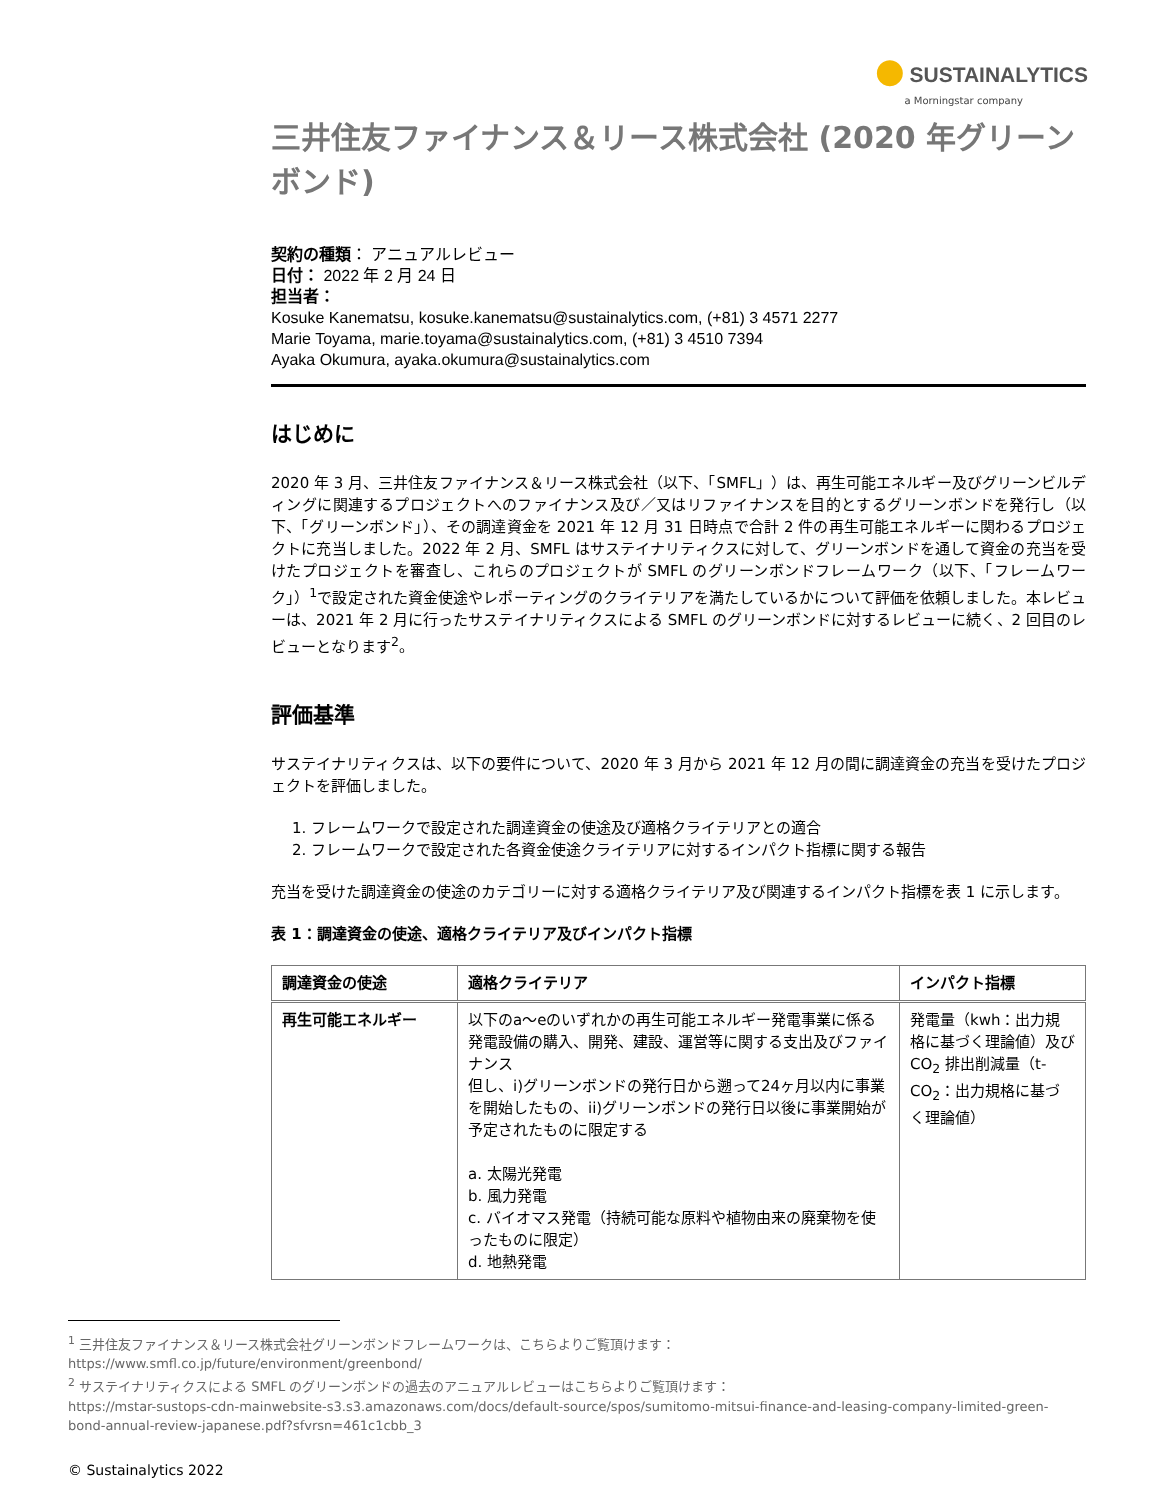● SUSTAINALYTICS
a Morningstar company
三井住友ファイナンス＆リース株式会社 (2020 年グリーンボンド)
契約の種類： アニュアルレビュー
日付： 2022 年 2 月 24 日
担当者：
Kosuke Kanematsu, kosuke.kanematsu@sustainalytics.com, (+81) 3 4571 2277
Marie Toyama, marie.toyama@sustainalytics.com, (+81) 3 4510 7394
Ayaka Okumura, ayaka.okumura@sustainalytics.com
はじめに
2020 年 3 月、三井住友ファイナンス＆リース株式会社（以下、「SMFL」）は、再生可能エネルギー及びグリーンビルディングに関連するプロジェクトへのファイナンス及び／又はリファイナンスを目的とするグリーンボンドを発行し（以下、「グリーンボンド」）、その調達資金を 2021 年 12 月 31 日時点で合計 2 件の再生可能エネルギーに関わるプロジェクトに充当しました。2022 年 2 月、SMFL はサステイナリティクスに対して、グリーンボンドを通して資金の充当を受けたプロジェクトを審査し、これらのプロジェクトが SMFL のグリーンボンドフレームワーク（以下、「フレームワーク」）<sup>1</sup>で設定された資金使途やレポーティングのクライテリアを満たしているかについて評価を依頼しました。本レビューは、2021 年 2 月に行ったサステイナリティクスによる SMFL のグリーンボンドに対するレビューに続く、2 回目のレビューとなります<sup>2</sup>。
評価基準
サステイナリティクスは、以下の要件について、2020 年 3 月から 2021 年 12 月の間に調達資金の充当を受けたプロジェクトを評価しました。
1. フレームワークで設定された調達資金の使途及び適格クライテリアとの適合
2. フレームワークで設定された各資金使途クライテリアに対するインパクト指標に関する報告
充当を受けた調達資金の使途のカテゴリーに対する適格クライテリア及び関連するインパクト指標を表 1 に示します。
表 1：調達資金の使途、適格クライテリア及びインパクト指標
| 調達資金の使途 | 適格クライテリア | インパクト指標 |
| --- | --- | --- |
| 再生可能エネルギー | 以下のa～eのいずれかの再生可能エネルギー発電事業に係る発電設備の購入、開発、建設、運営等に関する支出及びファイナンス 但し、i)グリーンボンドの発行日から遡って24ヶ月以内に事業を開始したもの、ii)グリーンボンドの発行日以後に事業開始が予定されたものに限定する a. 太陽光発電 b. 風力発電 c. バイオマス発電（持続可能な原料や植物由来の廃棄物を使ったものに限定） d. 地熱発電 | 発電量（kwh：出力規格に基づく理論値）及び CO<sub>2</sub> 排出削減量（t-CO<sub>2</sub>：出力規格に基づく理論値） |
<sup>1</sup> 三井住友ファイナンス＆リース株式会社グリーンボンドフレームワークは、こちらよりご覧頂けます：
https://www.smfl.co.jp/future/environment/greenbond/
<sup>2</sup> サステイナリティクスによる SMFL のグリーンボンドの過去のアニュアルレビューはこちらよりご覧頂けます：
https://mstar-sustops-cdn-mainwebsite-s3.s3.amazonaws.com/docs/default-source/spos/sumitomo-mitsui-finance-and-leasing-company-limited-green-bond-annual-review-japanese.pdf?sfvrsn=461c1cbb_3
© Sustainalytics 2022